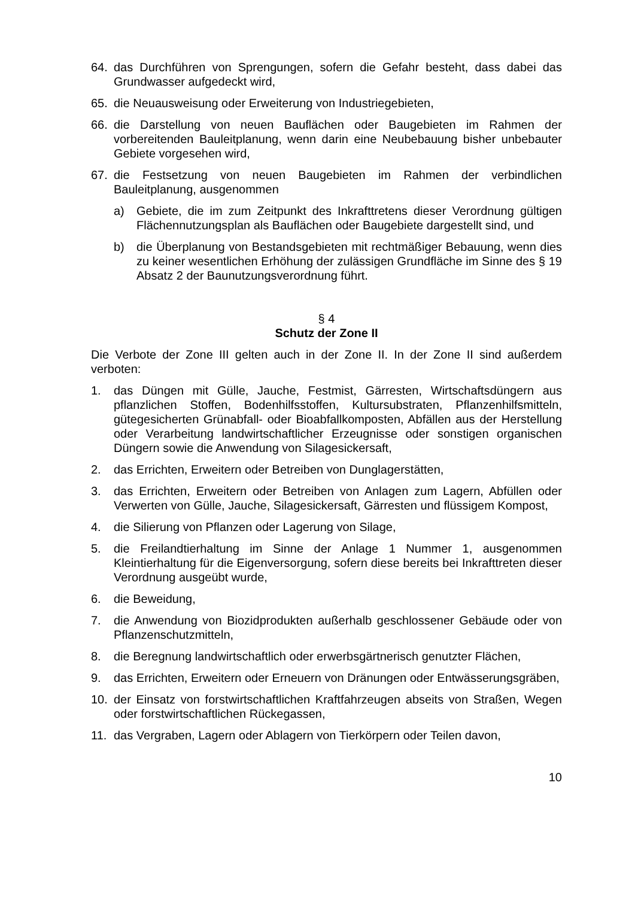64. das Durchführen von Sprengungen, sofern die Gefahr besteht, dass dabei das Grundwasser aufgedeckt wird,
65. die Neuausweisung oder Erweiterung von Industriegebieten,
66. die Darstellung von neuen Bauflächen oder Baugebieten im Rahmen der vorbereitenden Bauleitplanung, wenn darin eine Neubebauung bisher unbebauter Gebiete vorgesehen wird,
67. die Festsetzung von neuen Baugebieten im Rahmen der verbindlichen Bauleitplanung, ausgenommen
a) Gebiete, die im zum Zeitpunkt des Inkrafttretens dieser Verordnung gültigen Flächennutzungsplan als Bauflächen oder Baugebiete dargestellt sind, und
b) die Überplanung von Bestandsgebieten mit rechtmäßiger Bebauung, wenn dies zu keiner wesentlichen Erhöhung der zulässigen Grundfläche im Sinne des § 19 Absatz 2 der Baunutzungsverordnung führt.
§ 4
Schutz der Zone II
Die Verbote der Zone III gelten auch in der Zone II. In der Zone II sind außerdem verboten:
1. das Düngen mit Gülle, Jauche, Festmist, Gärresten, Wirtschaftsdüngern aus pflanzlichen Stoffen, Bodenhilfsstoffen, Kultursubstraten, Pflanzenhilfsmitteln, gütegesicherten Grünabfall- oder Bioabfallkomposten, Abfällen aus der Herstellung oder Verarbeitung landwirtschaftlicher Erzeugnisse oder sonstigen organischen Düngern sowie die Anwendung von Silagesickersaft,
2. das Errichten, Erweitern oder Betreiben von Dunglagerstätten,
3. das Errichten, Erweitern oder Betreiben von Anlagen zum Lagern, Abfüllen oder Verwerten von Gülle, Jauche, Silagesickersaft, Gärresten und flüssigem Kompost,
4. die Silierung von Pflanzen oder Lagerung von Silage,
5. die Freilandtierhaltung im Sinne der Anlage 1 Nummer 1, ausgenommen Kleintierhaltung für die Eigenversorgung, sofern diese bereits bei Inkrafttreten dieser Verordnung ausgeübt wurde,
6. die Beweidung,
7. die Anwendung von Biozidprodukten außerhalb geschlossener Gebäude oder von Pflanzenschutzmitteln,
8. die Beregnung landwirtschaftlich oder erwerbsgärtnerisch genutzter Flächen,
9. das Errichten, Erweitern oder Erneuern von Dränungen oder Entwässerungsgräben,
10. der Einsatz von forstwirtschaftlichen Kraftfahrzeugen abseits von Straßen, Wegen oder forstwirtschaftlichen Rückegassen,
11. das Vergraben, Lagern oder Ablagern von Tierkörpern oder Teilen davon,
10